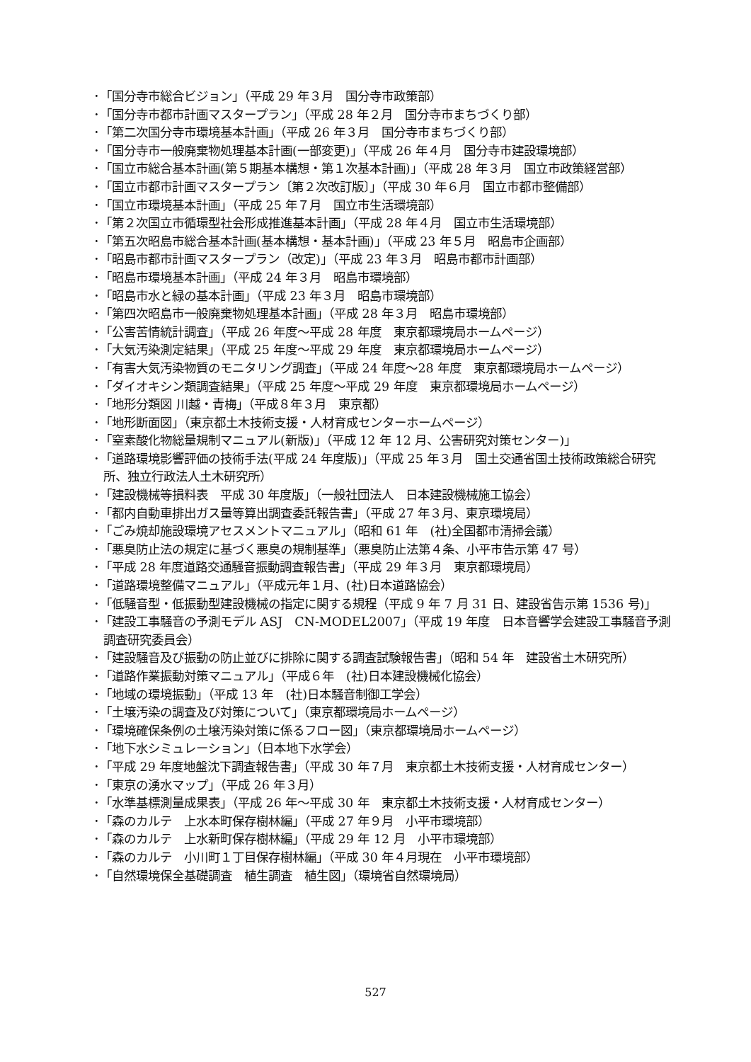･「国分寺市総合ビジョン」（平成 29 年３月　国分寺市政策部）
･「国分寺市都市計画マスタープラン」（平成 28 年２月　国分寺市まちづくり部）
･「第二次国分寺市環境基本計画」（平成 26 年３月　国分寺市まちづくり部）
･「国分寺市一般廃棄物処理基本計画(一部変更)」（平成 26 年４月　国分寺市建設環境部）
･「国立市総合基本計画(第５期基本構想・第１次基本計画)」（平成 28 年３月　国立市政策経営部）
･「国立市都市計画マスタープラン〔第２次改訂版〕」（平成 30 年６月　国立市都市整備部）
･「国立市環境基本計画」（平成 25 年７月　国立市生活環境部）
･「第２次国立市循環型社会形成推進基本計画」（平成 28 年４月　国立市生活環境部）
･「第五次昭島市総合基本計画(基本構想・基本計画)」（平成 23 年５月　昭島市企画部）
･「昭島市都市計画マスタープラン（改定)」（平成 23 年３月　昭島市都市計画部）
･「昭島市環境基本計画」（平成 24 年３月　昭島市環境部）
･「昭島市水と緑の基本計画」（平成 23 年３月　昭島市環境部）
･「第四次昭島市一般廃棄物処理基本計画」（平成 28 年３月　昭島市環境部）
･「公害苦情統計調査」（平成 26 年度～平成 28 年度　東京都環境局ホームページ）
･「大気汚染測定結果」（平成 25 年度～平成 29 年度　東京都環境局ホームページ）
･「有害大気汚染物質のモニタリング調査」（平成 24 年度～28 年度　東京都環境局ホームページ）
･「ダイオキシン類調査結果」（平成 25 年度～平成 29 年度　東京都環境局ホームページ）
･「地形分類図 川越・青梅」（平成８年３月　東京都）
･「地形断面図」（東京都土木技術支援・人材育成センターホームページ）
･「窒素酸化物総量規制マニュアル(新版)」（平成 12 年 12 月、公害研究対策センター)」
･「道路環境影響評価の技術手法(平成 24 年度版)」（平成 25 年３月　国土交通省国土技術政策総合研究所、独立行政法人土木研究所）
･「建設機械等損料表　平成 30 年度版」（一般社団法人　日本建設機械施工協会）
･「都内自動車排出ガス量等算出調査委託報告書」（平成 27 年３月、東京環境局）
･「ごみ焼却施設環境アセスメントマニュアル」（昭和 61 年　(社)全国都市清掃会議）
･「悪臭防止法の規定に基づく悪臭の規制基準」（悪臭防止法第４条、小平市告示第 47 号）
･「平成 28 年度道路交通騒音振動調査報告書」（平成 29 年３月　東京都環境局）
･「道路環境整備マニュアル」（平成元年１月、(社)日本道路協会）
･「低騒音型・低振動型建設機械の指定に関する規程（平成 9 年 7 月 31 日、建設省告示第 1536 号)」
･「建設工事騒音の予測モデル ASJ　CN-MODEL2007」（平成 19 年度　日本音響学会建設工事騒音予測調査研究委員会）
･「建設騒音及び振動の防止並びに排除に関する調査試験報告書」（昭和 54 年　建設省土木研究所）
･「道路作業振動対策マニュアル」（平成６年　(社)日本建設機械化協会）
･「地域の環境振動」（平成 13 年　(社)日本騒音制御工学会）
･「土壌汚染の調査及び対策について」（東京都環境局ホームページ）
･「環境確保条例の土壌汚染対策に係るフロー図」（東京都環境局ホームページ）
･「地下水シミュレーション」（日本地下水学会）
･「平成 29 年度地盤沈下調査報告書」（平成 30 年７月　東京都土木技術支援・人材育成センター）
･「東京の湧水マップ」（平成 26 年３月）
･「水準基標測量成果表」（平成 26 年～平成 30 年　東京都土木技術支援・人材育成センター）
･「森のカルテ　上水本町保存樹林編」（平成 27 年９月　小平市環境部）
･「森のカルテ　上水新町保存樹林編」（平成 29 年 12 月　小平市環境部）
･「森のカルテ　小川町１丁目保存樹林編」（平成 30 年４月現在　小平市環境部）
･「自然環境保全基礎調査　植生調査　植生図」（環境省自然環境局）
527